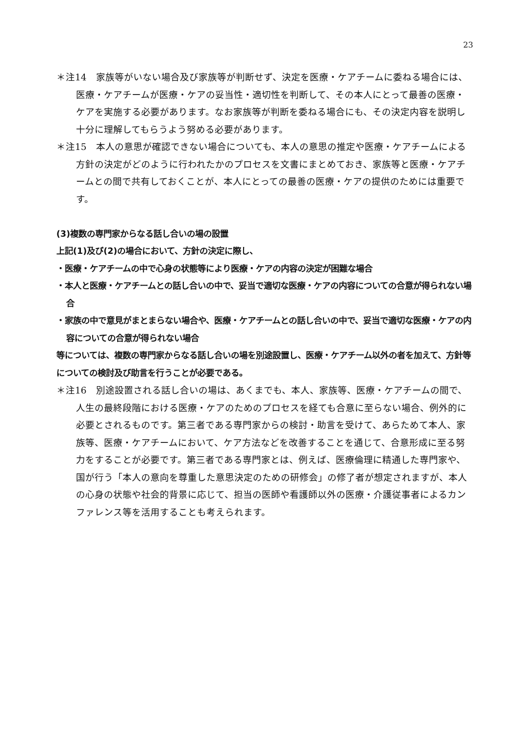23
＊注14　家族等がいない場合及び家族等が判断せず、決定を医療・ケアチームに委ねる場合には、医療・ケアチームが医療・ケアの妥当性・適切性を判断して、その本人にとって最善の医療・ケアを実施する必要があります。なお家族等が判断を委ねる場合にも、その決定内容を説明し十分に理解してもらうよう努める必要があります。
＊注15　本人の意思が確認できない場合についても、本人の意思の推定や医療・ケアチームによる方針の決定がどのように行われたかのプロセスを文書にまとめておき、家族等と医療・ケアチームとの間で共有しておくことが、本人にとっての最善の医療・ケアの提供のためには重要です。
(3)複数の専門家からなる話し合いの場の設置
上記(1)及び(2)の場合において、方針の決定に際し、
・医療・ケアチームの中で心身の状態等により医療・ケアの内容の決定が困難な場合
・本人と医療・ケアチームとの話し合いの中で、妥当で適切な医療・ケアの内容についての合意が得られない場合
・家族の中で意見がまとまらない場合や、医療・ケアチームとの話し合いの中で、妥当で適切な医療・ケアの内容についての合意が得られない場合
等については、複数の専門家からなる話し合いの場を別途設置し、医療・ケアチーム以外の者を加えて、方針等についての検討及び助言を行うことが必要である。
＊注16　別途設置される話し合いの場は、あくまでも、本人、家族等、医療・ケアチームの間で、人生の最終段階における医療・ケアのためのプロセスを経ても合意に至らない場合、例外的に必要とされるものです。第三者である専門家からの検討・助言を受けて、あらためて本人、家族等、医療・ケアチームにおいて、ケア方法などを改善することを通じて、合意形成に至る努力をすることが必要です。第三者である専門家とは、例えば、医療倫理に精通した専門家や、国が行う「本人の意向を尊重した意思決定のための研修会」の修了者が想定されますが、本人の心身の状態や社会的背景に応じて、担当の医師や看護師以外の医療・介護従事者によるカンファレンス等を活用することも考えられます。